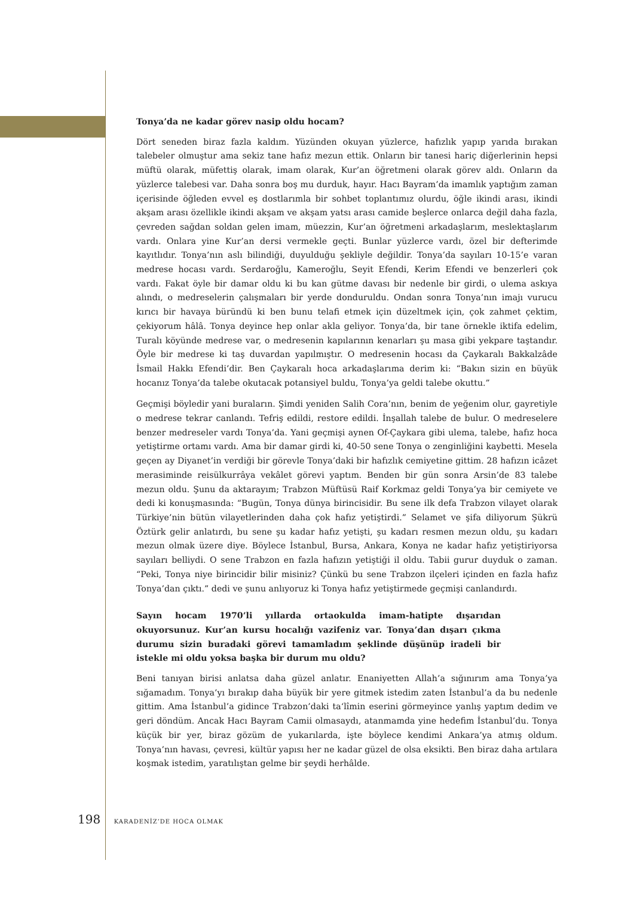Tonya’da ne kadar görev nasip oldu hocam?
Dört seneden biraz fazla kaldım. Yüzünden okuyan yüzlerce, hafızlık yapıp yarıda bırakan talebeler olmuştur ama sekiz tane hafız mezun ettik. Onların bir tanesi hariç diğerlerinin hepsi müftü olarak, müfettiş olarak, imam olarak, Kur’an öğretmeni olarak görev aldı. Onların da yüzlerce talebesi var. Daha sonra boş mu durduk, hayır. Hacı Bayram’da imamlık yaptığım zaman içerisinde öğleden evvel eş dostlarımla bir sohbet toplantımız olurdu, öğle ikindi arası, ikindi akşam arası özellikle ikindi akşam ve akşam yatsı arası camide beşlerce onlarca değil daha fazla, çevreden sağdan soldan gelen imam, müezzin, Kur’an öğretmeni arkadaşlarım, meslektaşlarım vardı. Onlara yine Kur’an dersi vermekle geçti. Bunlar yüzlerce vardı, özel bir defterimde kayıtlıdır. Tonya’nın aslı bilindiği, duyulduğu şekliyle değildir. Tonya’da sayıları 10-15’e varan medrese hocası vardı. Serdaroğlu, Kameroğlu, Seyit Efendi, Kerim Efendi ve benzerleri çok vardı. Fakat öyle bir damar oldu ki bu kan gütme davası bir nedenle bir girdi, o ulema askıya alındı, o medreselerin çalışmaları bir yerde donduruldu. Ondan sonra Tonya’nın imajı vurucu kırıcı bir havaya büründü ki ben bunu telafi etmek için düzeltmek için, çok zahmet çektim, çekiyorum hâlâ. Tonya deyince hep onlar akla geliyor. Tonya’da, bir tane örnekle iktifa edelim, Turalı köyünde medrese var, o medresenin kapılarının kenarları şu masa gibi yekpare taştandır. Öyle bir medrese ki taş duvardan yapılmıştır. O medresenin hocası da Çaykaralı Bakkalzâde İsmail Hakkı Efendi’dir. Ben Çaykaralı hoca arkadaşlarıma derim ki: “Bakın sizin en büyük hocanız Tonya’da talebe okutacak potansiyel buldu, Tonya’ya geldi talebe okuttu.”
Geçmişi böyledir yani buraların. Şimdi yeniden Salih Cora’nın, benim de yeğenim olur, gayretiyle o medrese tekrar canlandı. Tefriş edildi, restore edildi. İnşallah talebe de bulur. O medreselere benzer medreseler vardı Tonya’da. Yani geçmişi aynen Of-Çaykara gibi ulema, talebe, hafız hoca yetiştirme ortamı vardı. Ama bir damar girdi ki, 40-50 sene Tonya o zenginliğini kaybetti. Mesela geçen ay Diyanet’in verdiği bir görevle Tonya’daki bir hafızlık cemiyetine gittim. 28 hafızın icâzet merasiminde reisülkurrâya vekâlet görevi yaptım. Benden bir gün sonra Arsin’de 83 talebe mezun oldu. Şunu da aktarayım; Trabzon Müftüsü Raif Korkmaz geldi Tonya’ya bir cemiyete ve dedi ki konuşmasında: “Bugün, Tonya dünya birincisidir. Bu sene ilk defa Trabzon vilayet olarak Türkiye’nin bütün vilayetlerinden daha çok hafız yetiştirdi.” Selamet ve şifa diliyorum Şükrü Öztürk gelir anlatırdı, bu sene şu kadar hafız yetişti, şu kadarı resmen mezun oldu, şu kadarı mezun olmak üzere diye. Böylece İstanbul, Bursa, Ankara, Konya ne kadar hafız yetiştiriyorsa sayıları belliydi. O sene Trabzon en fazla hafızın yetiştiği il oldu. Tabii gurur duyduk o zaman. “Peki, Tonya niye birincidir bilir misiniz? Çünkü bu sene Trabzon ilçeleri içinden en fazla hafız Tonya’dan çıktı.” dedi ve şunu anlıyoruz ki Tonya hafız yetiştirmede geçmişi canlandırdı.
Sayın hocam 1970’li yıllarda ortaokulda imam-hatipte dışarıdan okuyorsunuz. Kur’an kursu hocalığı vazifeniz var. Tonya’dan dışarı çıkma durumu sizin buradaki görevi tamamladım şeklinde düşünüp iradeli bir istekle mi oldu yoksa başka bir durum mu oldu?
Beni tanıyan birisi anlatsa daha güzel anlatır. Enaniyetten Allah’a sığınırım ama Tonya’ya sığamadım. Tonya’yı bırakıp daha büyük bir yere gitmek istedim zaten İstanbul’a da bu nedenle gittim. Ama İstanbul’a gidince Trabzon’daki ta‘lîmin eserini görmeyince yanlış yaptım dedim ve geri döndüm. Ancak Hacı Bayram Camii olmasaydı, atanmamda yine hedefim İstanbul’du. Tonya küçük bir yer, biraz gözüm de yukarılarda, işte böylece kendimi Ankara’ya atmış oldum. Tonya’nın havası, çevresi, kültür yapısı her ne kadar güzel de olsa eksikti. Ben biraz daha artılara koşmak istedim, yaratılıştan gelme bir şeydi herhâlde.
198 KARADENİZ’DE HOCA OLMAK